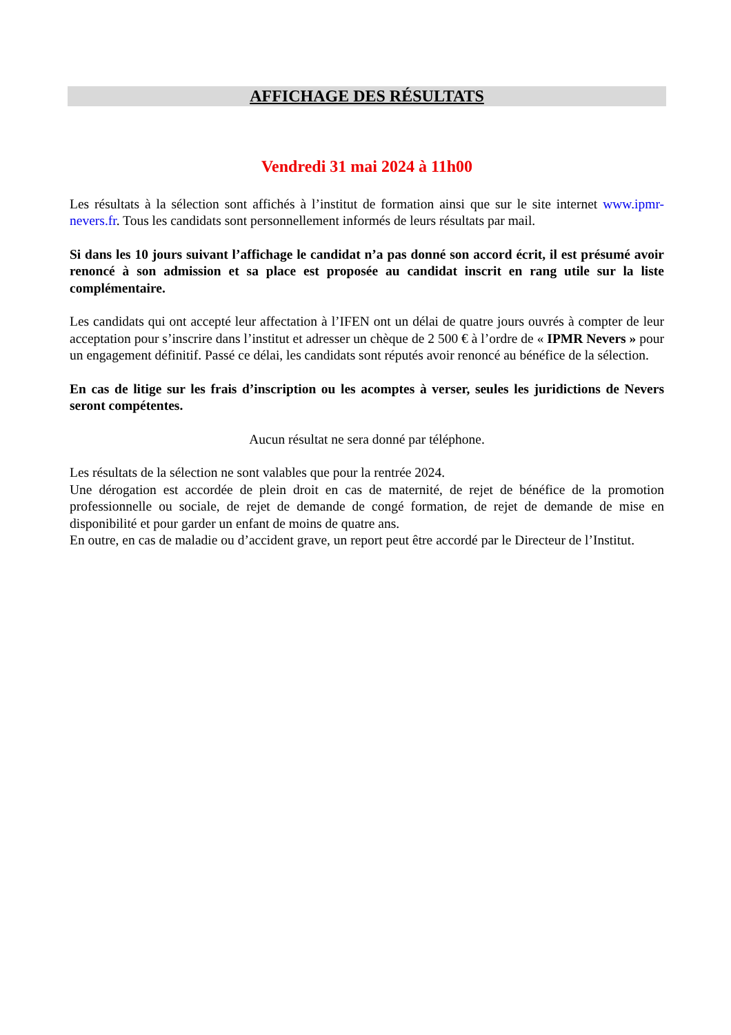AFFICHAGE DES RÉSULTATS
Vendredi 31 mai 2024 à 11h00
Les résultats à la sélection sont affichés à l’institut de formation ainsi que sur le site internet www.ipmr-nevers.fr. Tous les candidats sont personnellement informés de leurs résultats par mail.
Si dans les 10 jours suivant l’affichage le candidat n’a pas donné son accord écrit, il est présumé avoir renoncé à son admission et sa place est proposée au candidat inscrit en rang utile sur la liste complémentaire.
Les candidats qui ont accepté leur affectation à l’IFEN ont un délai de quatre jours ouvrés à compter de leur acceptation pour s’inscrire dans l’institut et adresser un chèque de 2 500 € à l’ordre de « IPMR Nevers » pour un engagement définitif. Passé ce délai, les candidats sont réputés avoir renoncé au bénéfice de la sélection.
En cas de litige sur les frais d’inscription ou les acomptes à verser, seules les juridictions de Nevers seront compétentes.
Aucun résultat ne sera donné par téléphone.
Les résultats de la sélection ne sont valables que pour la rentrée 2024.
Une dérogation est accordée de plein droit en cas de maternité, de rejet de bénéfice de la promotion professionnelle ou sociale, de rejet de demande de congé formation, de rejet de demande de mise en disponibilité et pour garder un enfant de moins de quatre ans.
En outre, en cas de maladie ou d’accident grave, un report peut être accordé par le Directeur de l’Institut.